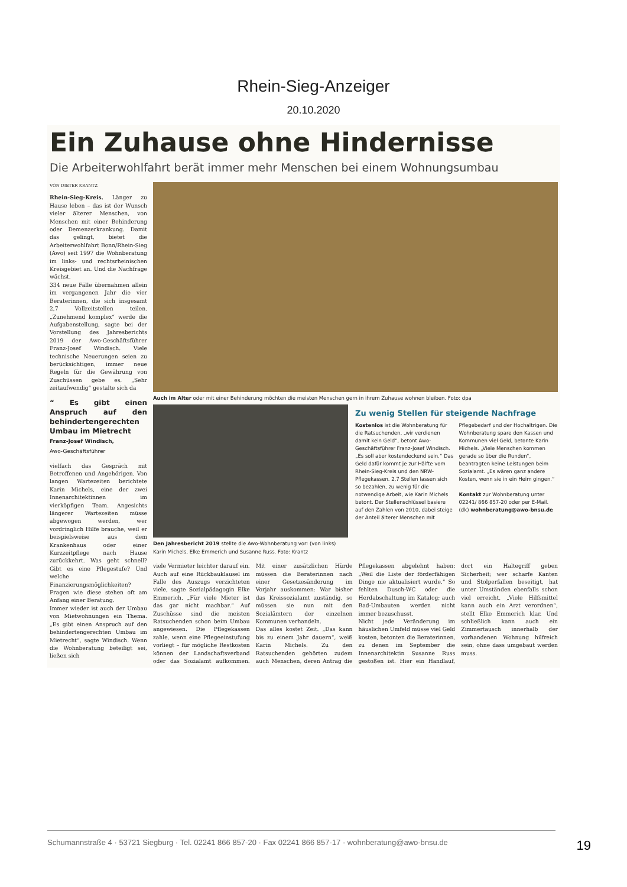Rhein-Sieg-Anzeiger
20.10.2020
Ein Zuhause ohne Hindernisse
Die Arbeiterwohlfahrt berät immer mehr Menschen bei einem Wohnungsumbau
VON DIETER KRANTZ
Rhein-Sieg-Kreis. Länger zu Hause leben – das ist der Wunsch vieler älterer Menschen, von Menschen mit einer Behinderung oder Demenzerkrankung. Damit das gelingt, bietet die Arbeiterwohlfahrt Bonn/Rhein-Sieg (Awo) seit 1997 die Wohnberatung im links- und rechtsrheinischen Kreisgebiet an. Und die Nachfrage wächst.
334 neue Fälle übernahmen allein im vergangenen Jahr die vier Beraterinnen, die sich insgesamt 2,7 Vollzeitstellen teilen. „Zunehmend komplex“ werde die Aufgabenstellung, sagte bei der Vorstellung des Jahresberichts 2019 der Awo-Geschäftsführer Franz-Josef Windisch. Viele technische Neuerungen seien zu berücksichtigen, immer neue Regeln für die Gewährung von Zuschüssen gebe es. „Sehr zeitaufwendig“ gestalte sich da
“ Es gibt einen Anspruch auf den behindertengerechten Umbau im Mietrecht
Franz-Josef Windisch,
Awo-Geschäftsführer
vielfach das Gespräch mit Betroffenen und Angehörigen. Von langen Wartezeiten berichtete Karin Michels, eine der zwei Innenarchitektinnen im vierköpfigen Team. Angesichts längerer Wartezeiten müsse abgewogen werden, wer vordringlich Hilfe brauche, weil er beispielsweise aus dem Krankenhaus oder einer Kurzzeitpflege nach Hause zurückkehrt. Was geht schnell? Gibt es eine Pflegestufe? Und welche Finanzierungsmöglichkeiten? Fragen wie diese stehen oft am Anfang einer Beratung.
Immer wieder ist auch der Umbau von Mietwohnungen ein Thema. „Es gibt einen Anspruch auf den behindertengerechten Umbau im Mietrecht“, sagte Windisch. Wenn die Wohnberatung beteiligt sei, ließen sich
Auch im Alter oder mit einer Behinderung möchten die meisten Menschen gern in ihrem Zuhause wohnen bleiben. Foto: dpa
Den Jahresbericht 2019 stellte die Awo-Wohnberatung vor: (von links) Karin Michels, Elke Emmerich und Susanne Russ. Foto: Krantz
Zu wenig Stellen für steigende Nachfrage
Kostenlos ist die Wohnberatung für die Ratsuchenden, „wir verdienen damit kein Geld“, betont Awo-Geschäftsführer Franz-Josef Windisch. „Es soll aber kostendeckend sein.“ Das Geld dafür kommt je zur Hälfte vom Rhein-Sieg-Kreis und den NRW-Pflegekassen. 2,7 Stellen lassen sich so bezahlen, zu wenig für die notwendige Arbeit, wie Karin Michels betont. Der Stellenschlüssel basiere auf den Zahlen von 2010, dabei steige der Anteil älterer Menschen mit Pflegebedarf und der Hochaltrigen. Die Wohnberatung spare den Kassen und Kommunen viel Geld, betonte Karin Michels. „Viele Menschen kommen gerade so über die Runden“, beantragten keine Leistungen beim Sozialamt. „Es wären ganz andere Kosten, wenn sie in ein Heim gingen.“
Kontakt zur Wohnberatung unter 02241/ 866 857-20 oder per E-Mail. (dk) wohnberatung@awo-bnsu.de
viele Vermieter leichter darauf ein. Auch auf eine Rückbauklausel im Falle des Auszugs verzichteten viele, sagte Sozialpädagogin Elke Emmerich. „Für viele Mieter ist das gar nicht machbar.“ Auf Zuschüsse sind die meisten Ratsuchenden schon beim Umbau angewiesen. Die Pflegekassen zahle, wenn eine Pflegeeinstufung vorliegt – für mögliche Restkosten können der Landschaftsverband oder das Sozialamt aufkommen. Mit einer zusätzlichen Hürde müssen die Beraterinnen nach einer Gesetzesänderung im Vorjahr auskommen: War bisher das Kreissozialamt zuständig, so müssen sie nun mit den Sozialämtern der einzelnen Kommunen verhandeln.
Das alles kostet Zeit. „Das kann bis zu einem Jahr dauern“, weiß Karin Michels. Zu den Ratsuchenden gehörten zudem auch Menschen, deren Antrag die Pflegekassen abgelehnt haben: „Weil die Liste der förderfähigen Dinge nie aktualisiert wurde.“ So fehlten Dusch-WC oder die Herdabschaltung im Katalog; auch Bad-Umbauten werden nicht immer bezuschusst.
Nicht jede Veränderung im häuslichen Umfeld müsse viel Geld kosten, betonten die Beraterinnen, zu denen im September die Innenarchitektin Susanne Russ gestoßen ist. Hier ein Handlauf, dort ein Haltegriff geben Sicherheit; wer scharfe Kanten und Stolperfallen beseitigt, hat unter Umständen ebenfalls schon viel erreicht. „Viele Hilfsmittel kann auch ein Arzt verordnen“, stellt Elke Emmerich klar. Und schließlich kann auch ein Zimmertausch innerhalb der vorhandenen Wohnung hilfreich sein, ohne dass umgebaut werden muss.
Schumannstraße 4 · 53721 Siegburg · Tel. 02241 866 857-20 · Fax 02241 866 857-17 · wohnberatung@awo-bnsu.de 19